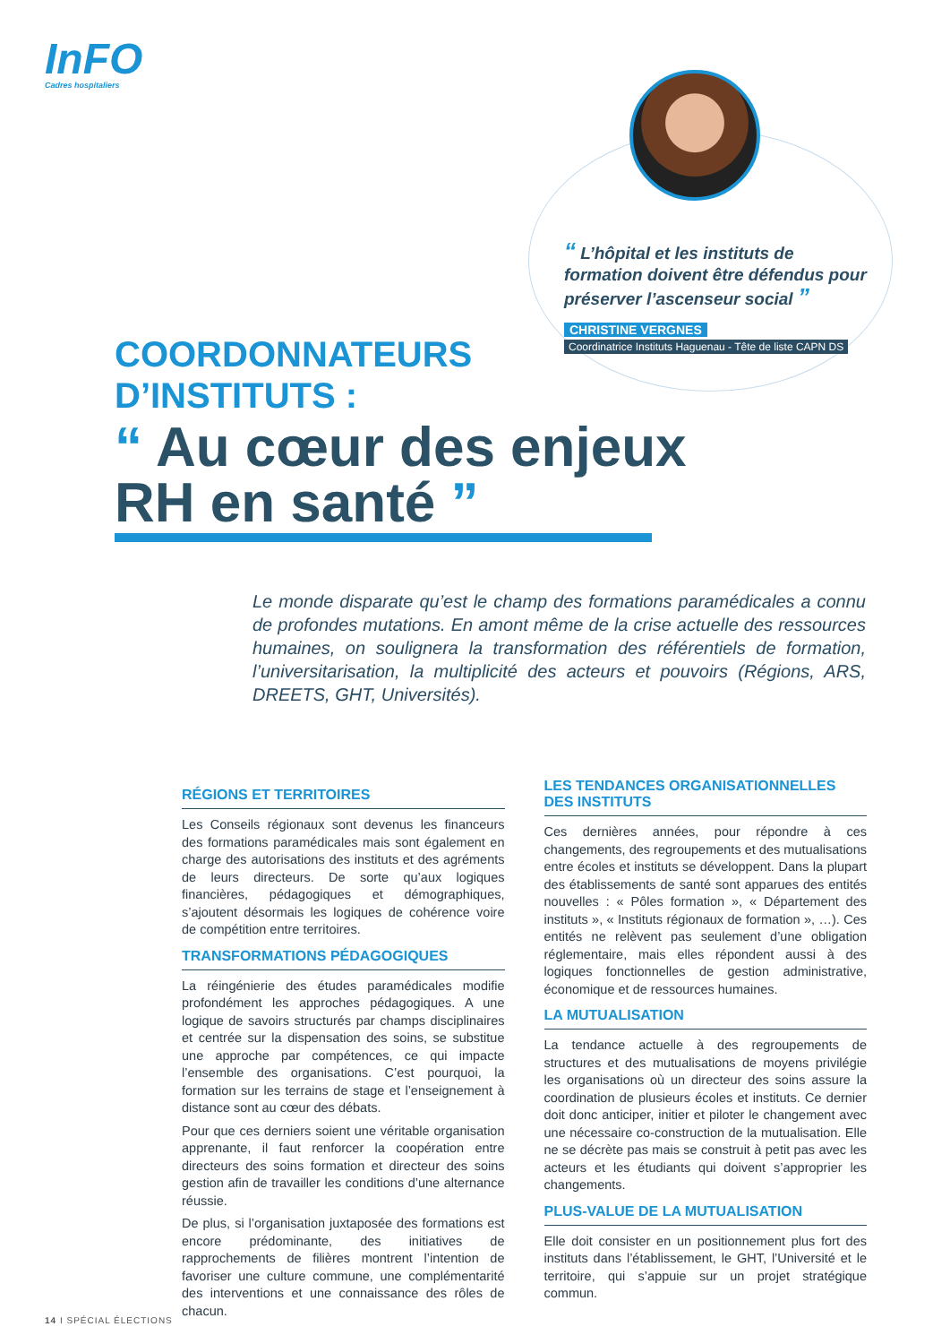InFO
Cadres hospitaliers
“ L’hôpital et les instituts de formation doivent être défendus pour préserver l’ascenseur social ”
CHRISTINE VERGNES
Coordinatrice Instituts Haguenau - Tête de liste CAPN DS
COORDONNATEURS
D’INSTITUTS :
“ Au cœur des enjeux
RH en santé ”
Le monde disparate qu’est le champ des formations paramédicales a connu de profondes mutations. En amont même de la crise actuelle des ressources humaines, on soulignera la transformation des référentiels de formation, l’universitarisation, la multiplicité des acteurs et pouvoirs (Régions, ARS, DREETS, GHT, Universités).
RÉGIONS ET TERRITOIRES
Les Conseils régionaux sont devenus les financeurs des formations paramédicales mais sont également en charge des autorisations des instituts et des agréments de leurs directeurs. De sorte qu’aux logiques financières, pédagogiques et démographiques, s’ajoutent désormais les logiques de cohérence voire de compétition entre territoires.
TRANSFORMATIONS PÉDAGOGIQUES
La réingénierie des études paramédicales modifie profondément les approches pédagogiques. A une logique de savoirs structurés par champs disciplinaires et centrée sur la dispensation des soins, se substitue une approche par compétences, ce qui impacte l’ensemble des organisations. C’est pourquoi, la formation sur les terrains de stage et l’enseignement à distance sont au cœur des débats.
Pour que ces derniers soient une véritable organisation apprenante, il faut renforcer la coopération entre directeurs des soins formation et directeur des soins gestion afin de travailler les conditions d’une alternance réussie.
De plus, si l’organisation juxtaposée des formations est encore prédominante, des initiatives de rapprochements de filières montrent l’intention de favoriser une culture commune, une complémentarité des interventions et une connaissance des rôles de chacun.
LES TENDANCES ORGANISATIONNELLES DES INSTITUTS
Ces dernières années, pour répondre à ces changements, des regroupements et des mutualisations entre écoles et instituts se développent. Dans la plupart des établissements de santé sont apparues des entités nouvelles : « Pôles formation », « Département des instituts », « Instituts régionaux de formation », …). Ces entités ne relèvent pas seulement d’une obligation réglementaire, mais elles répondent aussi à des logiques fonctionnelles de gestion administrative, économique et de ressources humaines.
LA MUTUALISATION
La tendance actuelle à des regroupements de structures et des mutualisations de moyens privilégie les organisations où un directeur des soins assure la coordination de plusieurs écoles et instituts. Ce dernier doit donc anticiper, initier et piloter le changement avec une nécessaire co-construction de la mutualisation. Elle ne se décrète pas mais se construit à petit pas avec les acteurs et les étudiants qui doivent s’approprier les changements.
PLUS-VALUE DE LA MUTUALISATION
Elle doit consister en un positionnement plus fort des instituts dans l’établissement, le GHT, l’Université et le territoire, qui s’appuie sur un projet stratégique commun.
14 I SPÉCIAL ÉLECTIONS